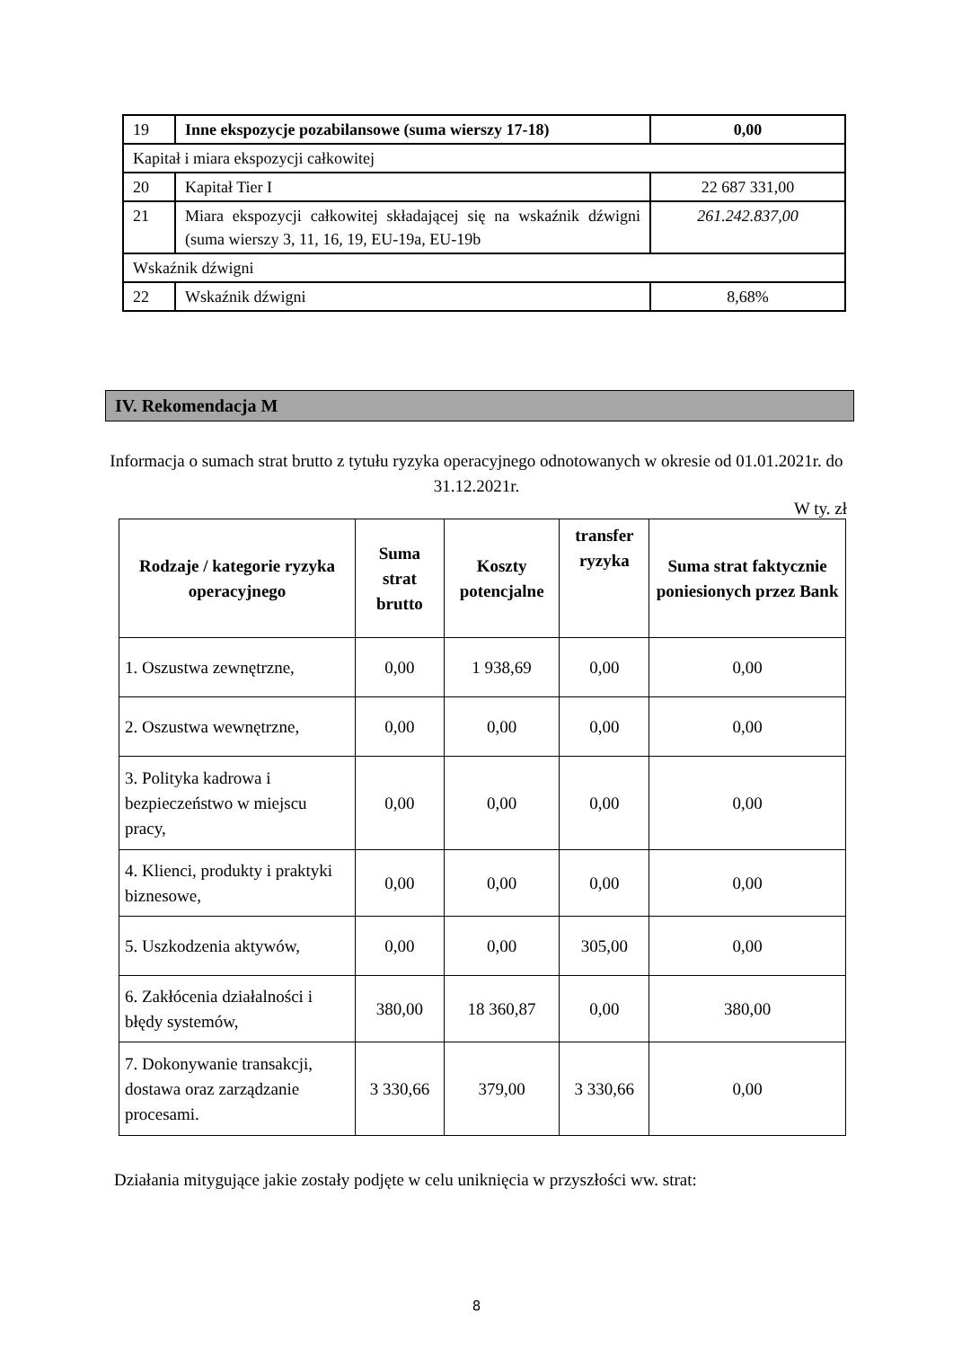| 19 | Inne ekspozycje pozabilansowe (suma wierszy 17-18) | 0,00 |
| Kapitał i miara ekspozycji całkowitej | | |
| 20 | Kapitał Tier I | 22 687 331,00 |
| 21 | Miara ekspozycji całkowitej składającej się na wskaźnik dźwigni (suma wierszy 3, 11, 16, 19, EU-19a, EU-19b | 261.242.837,00 |
| Wskaźnik dźwigni | | |
| 22 | Wskaźnik dźwigni | 8,68% |
IV. Rekomendacja M
Informacja o sumach strat brutto z tytułu ryzyka operacyjnego odnotowanych w okresie od 01.01.2021r. do 31.12.2021r.
W ty. zł
| Rodzaje / kategorie ryzyka operacyjnego | Suma strat brutto | Koszty potencjalne | transfer ryzyka | Suma strat faktycznie poniesionych przez Bank |
| --- | --- | --- | --- | --- |
| 1. Oszustwa zewnętrzne, | 0,00 | 1 938,69 | 0,00 | 0,00 |
| 2. Oszustwa wewnętrzne, | 0,00 | 0,00 | 0,00 | 0,00 |
| 3. Polityka kadrowa i bezpieczeństwo w miejscu pracy, | 0,00 | 0,00 | 0,00 | 0,00 |
| 4. Klienci, produkty i praktyki biznesowe, | 0,00 | 0,00 | 0,00 | 0,00 |
| 5. Uszkodzenia aktywów, | 0,00 | 0,00 | 305,00 | 0,00 |
| 6. Zakłócenia działalności i błędy systemów, | 380,00 | 18 360,87 | 0,00 | 380,00 |
| 7. Dokonywanie transakcji, dostawa oraz zarządzanie procesami. | 3 330,66 | 379,00 | 3 330,66 | 0,00 |
Działania mitygujące jakie zostały podjęte w celu uniknięcia w przyszłości ww. strat:
8